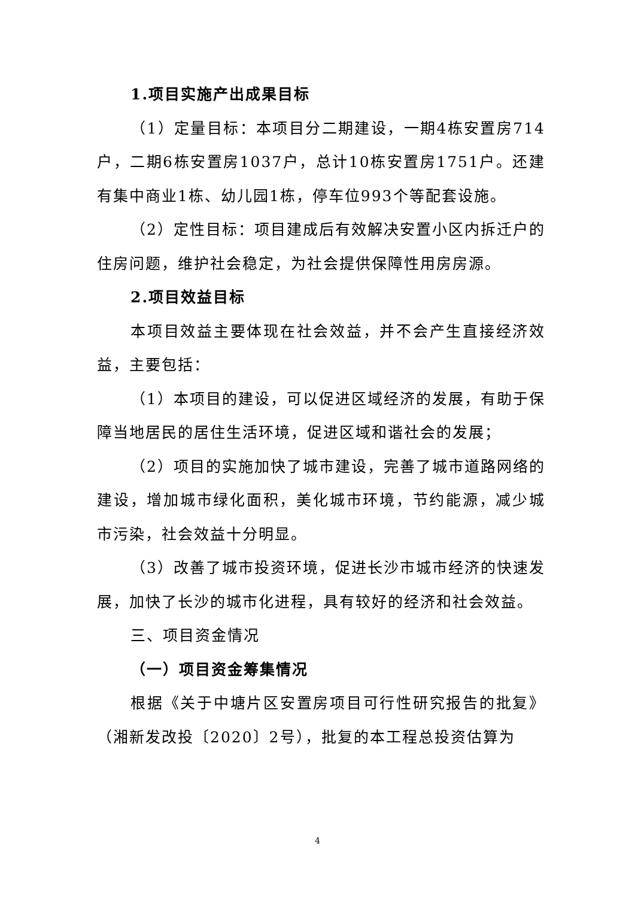1.项目实施产出成果目标
（1）定量目标：本项目分二期建设，一期4栋安置房714户，二期6栋安置房1037户，总计10栋安置房1751户。还建有集中商业1栋、幼儿园1栋，停车位993个等配套设施。
（2）定性目标：项目建成后有效解决安置小区内拆迁户的住房问题，维护社会稳定，为社会提供保障性用房房源。
2.项目效益目标
本项目效益主要体现在社会效益，并不会产生直接经济效益，主要包括：
（1）本项目的建设，可以促进区域经济的发展，有助于保障当地居民的居住生活环境，促进区域和谐社会的发展；
（2）项目的实施加快了城市建设，完善了城市道路网络的建设，增加城市绿化面积，美化城市环境，节约能源，减少城市污染，社会效益十分明显。
（3）改善了城市投资环境，促进长沙市城市经济的快速发展，加快了长沙的城市化进程，具有较好的经济和社会效益。
三、项目资金情况
（一）项目资金筹集情况
根据《关于中塘片区安置房项目可行性研究报告的批复》（湘新发改投〔2020〕2号），批复的本工程总投资估算为
4